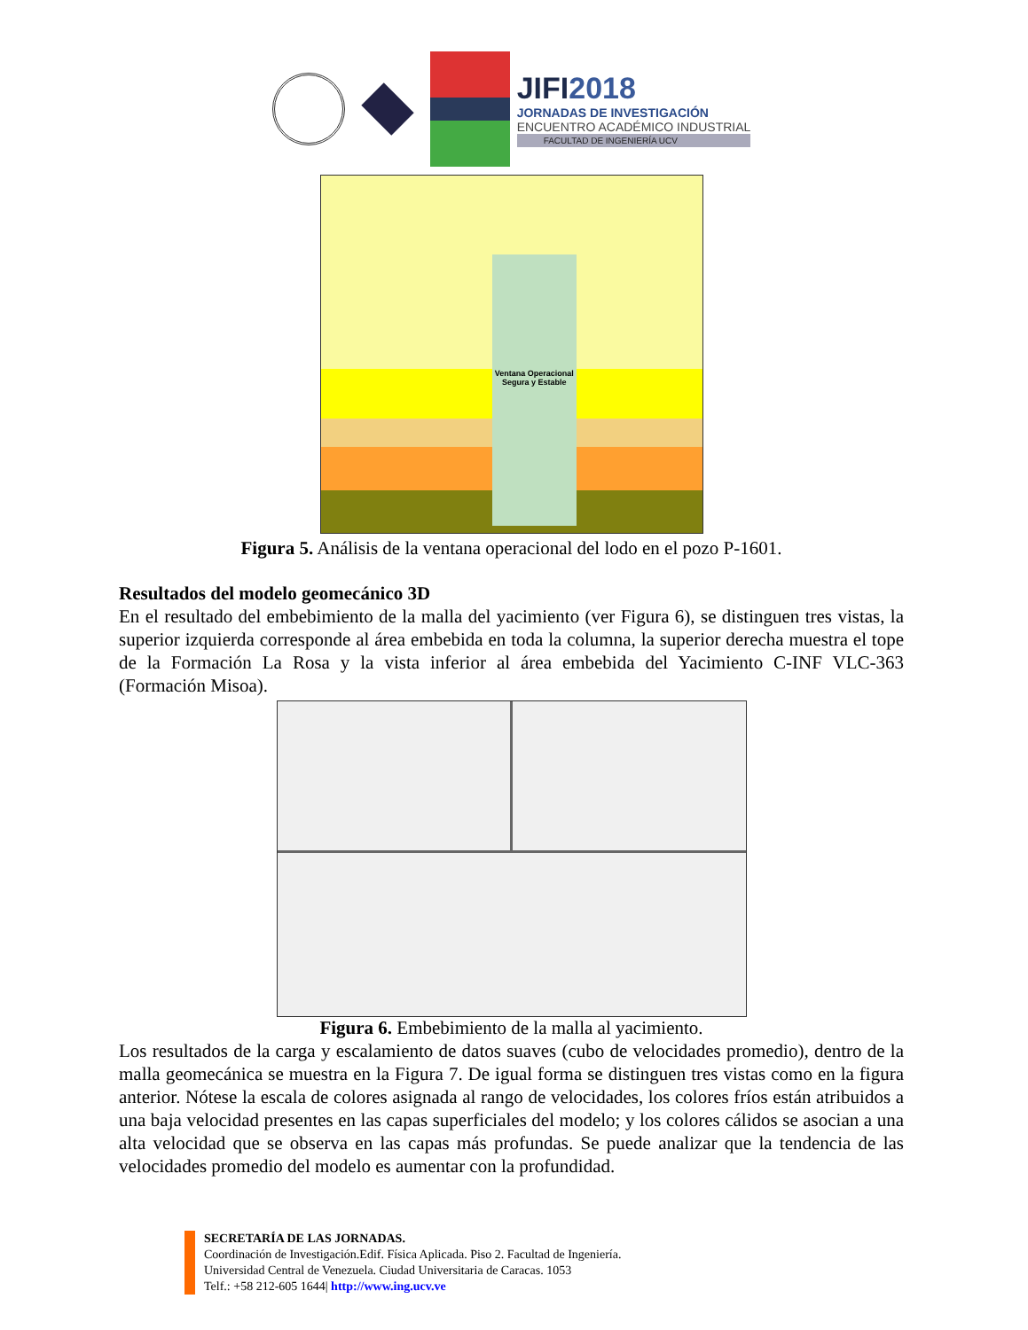JIFI2018
JORNADAS DE INVESTIGACIÓN
ENCUENTRO ACADÉMICO INDUSTRIAL
FACULTAD DE INGENIERÍA UCV
Ventana Operacional Segura y Estable
Figura 5. Análisis de la ventana operacional del lodo en el pozo P-1601.
Resultados del modelo geomecánico 3D
En el resultado del embebimiento de la malla del yacimiento (ver Figura 6), se distinguen tres vistas, la superior izquierda corresponde al área embebida en toda la columna, la superior derecha muestra el tope de la Formación La Rosa y la vista inferior al área embebida del Yacimiento C-INF VLC-363 (Formación Misoa).
Figura 6. Embebimiento de la malla al yacimiento.
Los resultados de la carga y escalamiento de datos suaves (cubo de velocidades promedio), dentro de la malla geomecánica se muestra en la Figura 7. De igual forma se distinguen tres vistas como en la figura anterior. Nótese la escala de colores asignada al rango de velocidades, los colores fríos están atribuidos a una baja velocidad presentes en las capas superficiales del modelo; y los colores cálidos se asocian a una alta velocidad que se observa en las capas más profundas. Se puede analizar que la tendencia de las velocidades promedio del modelo es aumentar con la profundidad.
SECRETARÍA DE LAS JORNADAS.
Coordinación de Investigación.Edif. Física Aplicada. Piso 2. Facultad de Ingeniería.
Universidad Central de Venezuela. Ciudad Universitaria de Caracas. 1053
Telf.: +58 212-605 1644| http://www.ing.ucv.ve